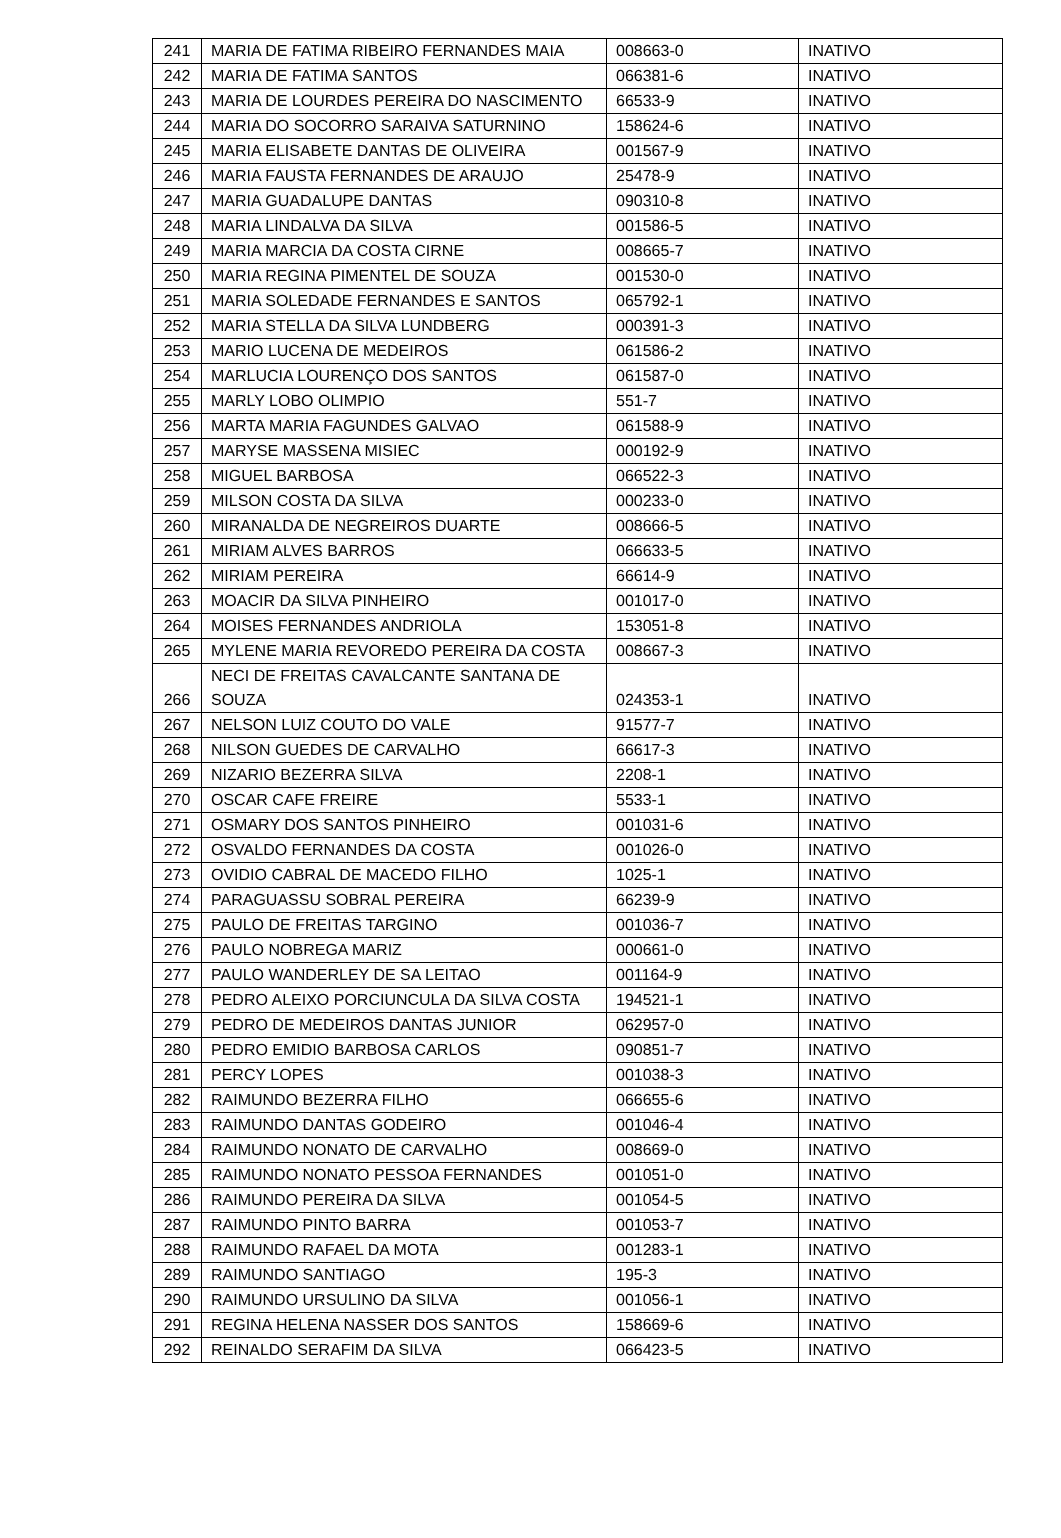| 241 | MARIA DE FATIMA RIBEIRO FERNANDES MAIA | 008663-0 | INATIVO |
| 242 | MARIA DE FATIMA SANTOS | 066381-6 | INATIVO |
| 243 | MARIA DE LOURDES PEREIRA DO NASCIMENTO | 66533-9 | INATIVO |
| 244 | MARIA DO SOCORRO SARAIVA SATURNINO | 158624-6 | INATIVO |
| 245 | MARIA ELISABETE DANTAS DE OLIVEIRA | 001567-9 | INATIVO |
| 246 | MARIA FAUSTA FERNANDES DE ARAUJO | 25478-9 | INATIVO |
| 247 | MARIA GUADALUPE DANTAS | 090310-8 | INATIVO |
| 248 | MARIA LINDALVA DA SILVA | 001586-5 | INATIVO |
| 249 | MARIA MARCIA DA COSTA CIRNE | 008665-7 | INATIVO |
| 250 | MARIA REGINA PIMENTEL DE SOUZA | 001530-0 | INATIVO |
| 251 | MARIA SOLEDADE FERNANDES E SANTOS | 065792-1 | INATIVO |
| 252 | MARIA STELLA DA SILVA LUNDBERG | 000391-3 | INATIVO |
| 253 | MARIO LUCENA DE MEDEIROS | 061586-2 | INATIVO |
| 254 | MARLUCIA LOURENÇO DOS SANTOS | 061587-0 | INATIVO |
| 255 | MARLY LOBO OLIMPIO | 551-7 | INATIVO |
| 256 | MARTA MARIA FAGUNDES GALVAO | 061588-9 | INATIVO |
| 257 | MARYSE MASSENA MISIEC | 000192-9 | INATIVO |
| 258 | MIGUEL BARBOSA | 066522-3 | INATIVO |
| 259 | MILSON COSTA DA SILVA | 000233-0 | INATIVO |
| 260 | MIRANALDA DE NEGREIROS DUARTE | 008666-5 | INATIVO |
| 261 | MIRIAM ALVES BARROS | 066633-5 | INATIVO |
| 262 | MIRIAM PEREIRA | 66614-9 | INATIVO |
| 263 | MOACIR DA SILVA PINHEIRO | 001017-0 | INATIVO |
| 264 | MOISES FERNANDES ANDRIOLA | 153051-8 | INATIVO |
| 265 | MYLENE MARIA REVOREDO PEREIRA DA COSTA | 008667-3 | INATIVO |
| 266 | NECI DE FREITAS CAVALCANTE SANTANA DE SOUZA | 024353-1 | INATIVO |
| 267 | NELSON LUIZ COUTO DO VALE | 91577-7 | INATIVO |
| 268 | NILSON GUEDES DE CARVALHO | 66617-3 | INATIVO |
| 269 | NIZARIO BEZERRA SILVA | 2208-1 | INATIVO |
| 270 | OSCAR CAFE FREIRE | 5533-1 | INATIVO |
| 271 | OSMARY DOS SANTOS PINHEIRO | 001031-6 | INATIVO |
| 272 | OSVALDO FERNANDES DA COSTA | 001026-0 | INATIVO |
| 273 | OVIDIO CABRAL DE MACEDO FILHO | 1025-1 | INATIVO |
| 274 | PARAGUASSU SOBRAL PEREIRA | 66239-9 | INATIVO |
| 275 | PAULO DE FREITAS TARGINO | 001036-7 | INATIVO |
| 276 | PAULO NOBREGA MARIZ | 000661-0 | INATIVO |
| 277 | PAULO WANDERLEY DE SA LEITAO | 001164-9 | INATIVO |
| 278 | PEDRO ALEIXO PORCIUNCULA DA SILVA COSTA | 194521-1 | INATIVO |
| 279 | PEDRO DE MEDEIROS DANTAS JUNIOR | 062957-0 | INATIVO |
| 280 | PEDRO EMIDIO BARBOSA CARLOS | 090851-7 | INATIVO |
| 281 | PERCY LOPES | 001038-3 | INATIVO |
| 282 | RAIMUNDO BEZERRA FILHO | 066655-6 | INATIVO |
| 283 | RAIMUNDO DANTAS GODEIRO | 001046-4 | INATIVO |
| 284 | RAIMUNDO NONATO DE CARVALHO | 008669-0 | INATIVO |
| 285 | RAIMUNDO NONATO PESSOA FERNANDES | 001051-0 | INATIVO |
| 286 | RAIMUNDO PEREIRA DA SILVA | 001054-5 | INATIVO |
| 287 | RAIMUNDO PINTO BARRA | 001053-7 | INATIVO |
| 288 | RAIMUNDO RAFAEL DA MOTA | 001283-1 | INATIVO |
| 289 | RAIMUNDO SANTIAGO | 195-3 | INATIVO |
| 290 | RAIMUNDO URSULINO DA SILVA | 001056-1 | INATIVO |
| 291 | REGINA HELENA NASSER DOS SANTOS | 158669-6 | INATIVO |
| 292 | REINALDO SERAFIM DA SILVA | 066423-5 | INATIVO |